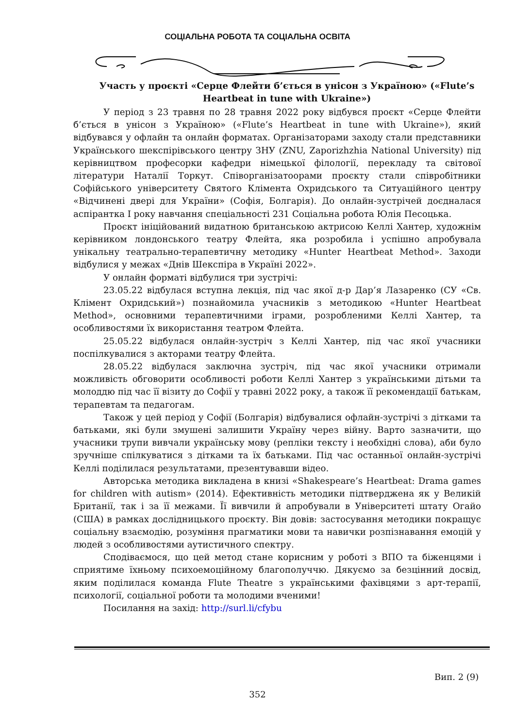СОЦІАЛЬНА РОБОТА ТА СОЦІАЛЬНА ОСВІТА
Участь у проєкті «Серце Флейти б’ється в унісон з Україною» («Flute’s Heartbeat in tune with Ukraine»)
У період з 23 травня по 28 травня 2022 року відбувся проєкт «Серце Флейти б’ється в унісон з Україною» («Flute’s Heartbeat in tune with Ukraine»), який відбувався у офлайн та онлайн форматах. Організаторами заходу стали представники Українського шекспірівського центру ЗНУ (ZNU, Zaporizhzhia National University) під керівництвом професорки кафедри німецької філології, перекладу та світової літератури Наталії Торкут. Співорганізатоорами проєкту стали співробітники Софійського університету Святого Клімента Охридського та Ситуаційного центру «Відчинені двері для України» (Софія, Болгарія). До онлайн-зустрічей доєдналася аспірантка І року навчання спеціальності 231 Соціальна робота Юлія Песоцька.
Проєкт ініційований видатною британською актрисою Келлі Хантер, художнім керівником лондонського театру Флейта, яка розробила і успішно апробувала унікальну театрально-терапевтичну методику «Hunter Heartbeat Method». Заходи відбулися у межах «Днів Шекспіра в Україні 2022».
У онлайн форматі відбулися три зустрічі:
23.05.22 відбулася вступна лекція, під час якої д-р Дар’я Лазаренко (СУ «Св. Клімент Охридський») познайомила учасників з методикою «Hunter Heartbeat Method», основними терапевтичними іграми, розробленими Келлі Хантер, та особливостями їх використання театром Флейта.
25.05.22 відбулася онлайн-зустріч з Келлі Хантер, під час якої учасники поспілкувалися з акторами театру Флейта.
28.05.22 відбулася заключна зустріч, під час якої учасники отримали можливість обговорити особливості роботи Келлі Хантер з українськими дітьми та молоддю під час її візиту до Софії у травні 2022 року, а також її рекомендації батькам, терапевтам та педагогам.
Також у цей період у Софії (Болгарія) відбувалися офлайн-зустрічі з дітками та батьками, які були змушені залишити Україну через війну. Варто зазначити, що учасники трупи вивчали українську мову (репліки тексту і необхідні слова), аби було зручніше спілкуватися з дітками та їх батьками. Під час останньої онлайн-зустрічі Келлі поділилася результатами, презентувавши відео.
Авторська методика викладена в книзі «Shakespeare’s Heartbeat: Drama games for children with autism» (2014). Ефективність методики підтверджена як у Великій Британії, так і за її межами. Її вивчили й апробували в Університеті штату Огайо (США) в рамках дослідницького проєкту. Він довів: застосування методики покращує соціальну взаємодію, розуміння прагматики мови та навички розпізнавання емоцій у людей з особливостями аутистичного спектру.
Сподіваємося, що цей метод стане корисним у роботі з ВПО та біженцями і сприятиме їхньому психоемоційному благополуччю. Дякуємо за безцінний досвід, яким поділилася команда Flute Theatre з українськими фахівцями з арт-терапії, психології, соціальної роботи та молодими вченими!
Посилання на захід: http://surl.li/cfybu
Вип. 2 (9)
352